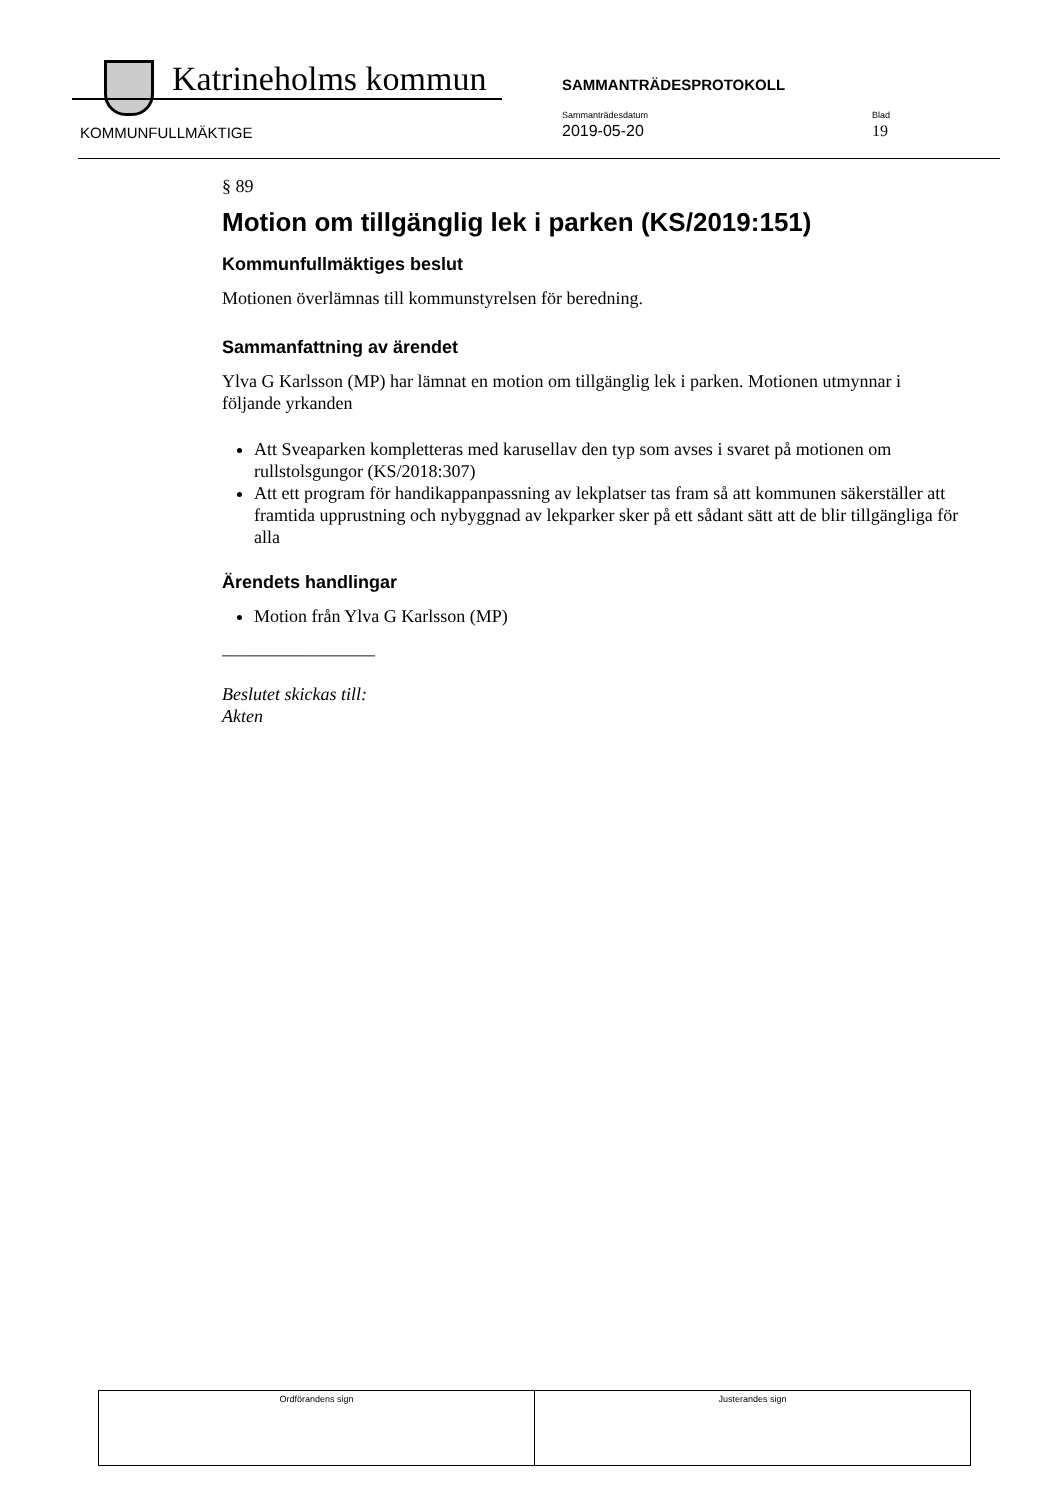Katrineholms kommun SAMMANTRÄDESPROTOKOLL
KOMMUNFULLMÄKTIGE
Sammanträdesdatum
2019-05-20
Blad
19
§ 89
Motion om tillgänglig lek i parken (KS/2019:151)
Kommunfullmäktiges beslut
Motionen överlämnas till kommunstyrelsen för beredning.
Sammanfattning av ärendet
Ylva G Karlsson (MP) har lämnat en motion om tillgänglig lek i parken. Motionen utmynnar i följande yrkanden
Att Sveaparken kompletteras med karusellav den typ som avses i svaret på motionen om rullstolsgungor (KS/2018:307)
Att ett program för handikappanpassning av lekplatser tas fram så att kommunen säkerställer att framtida upprustning och nybyggnad av lekparker sker på ett sådant sätt att de blir tillgängliga för alla
Ärendets handlingar
Motion från Ylva G Karlsson (MP)
_________________
Beslutet skickas till:
Akten
| Ordförandens sign | Justerandes sign |